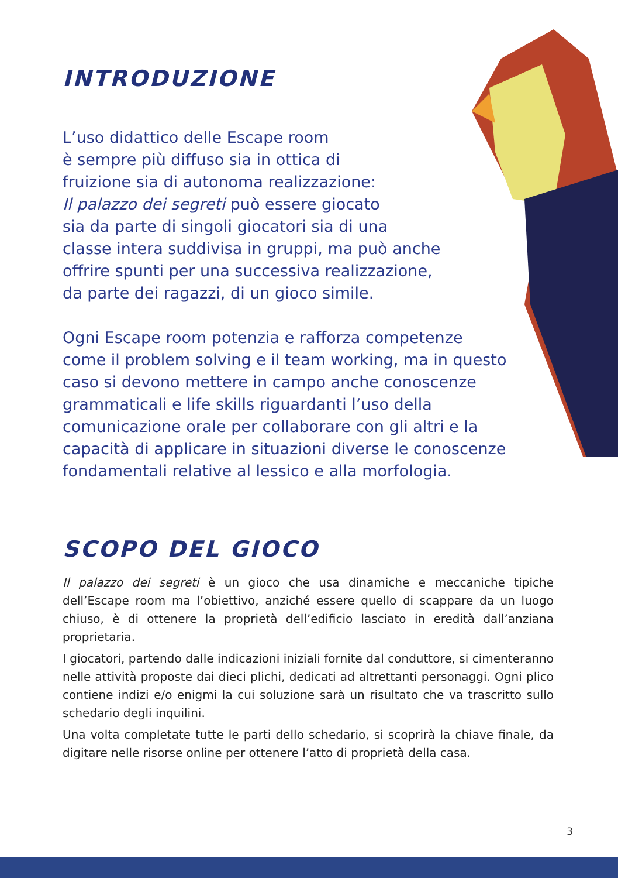INTRODUZIONE
L’uso didattico delle Escape room
è sempre più diffuso sia in ottica di
fruizione sia di autonoma realizzazione:
Il palazzo dei segreti può essere giocato
sia da parte di singoli giocatori sia di una
classe intera suddivisa in gruppi, ma può anche
offrire spunti per una successiva realizzazione,
da parte dei ragazzi, di un gioco simile.
Ogni Escape room potenzia e rafforza competenze
come il problem solving e il team working, ma in questo
caso si devono mettere in campo anche conoscenze
grammaticali e life skills riguardanti l’uso della
comunicazione orale per collaborare con gli altri e la
capacità di applicare in situazioni diverse le conoscenze
fondamentali relative al lessico e alla morfologia.
SCOPO DEL GIOCO
Il palazzo dei segreti è un gioco che usa dinamiche e meccaniche tipiche dell’Escape room ma l’obiettivo, anziché essere quello di scappare da un luogo chiuso, è di ottenere la proprietà dell’edificio lasciato in eredità dall’anziana proprietaria.
I giocatori, partendo dalle indicazioni iniziali fornite dal conduttore, si cimenteranno nelle attività proposte dai dieci plichi, dedicati ad altrettanti personaggi. Ogni plico contiene indizi e/o enigmi la cui soluzione sarà un risultato che va trascritto sullo schedario degli inquilini.
Una volta completate tutte le parti dello schedario, si scoprirà la chiave finale, da digitare nelle risorse online per ottenere l’atto di proprietà della casa.
3